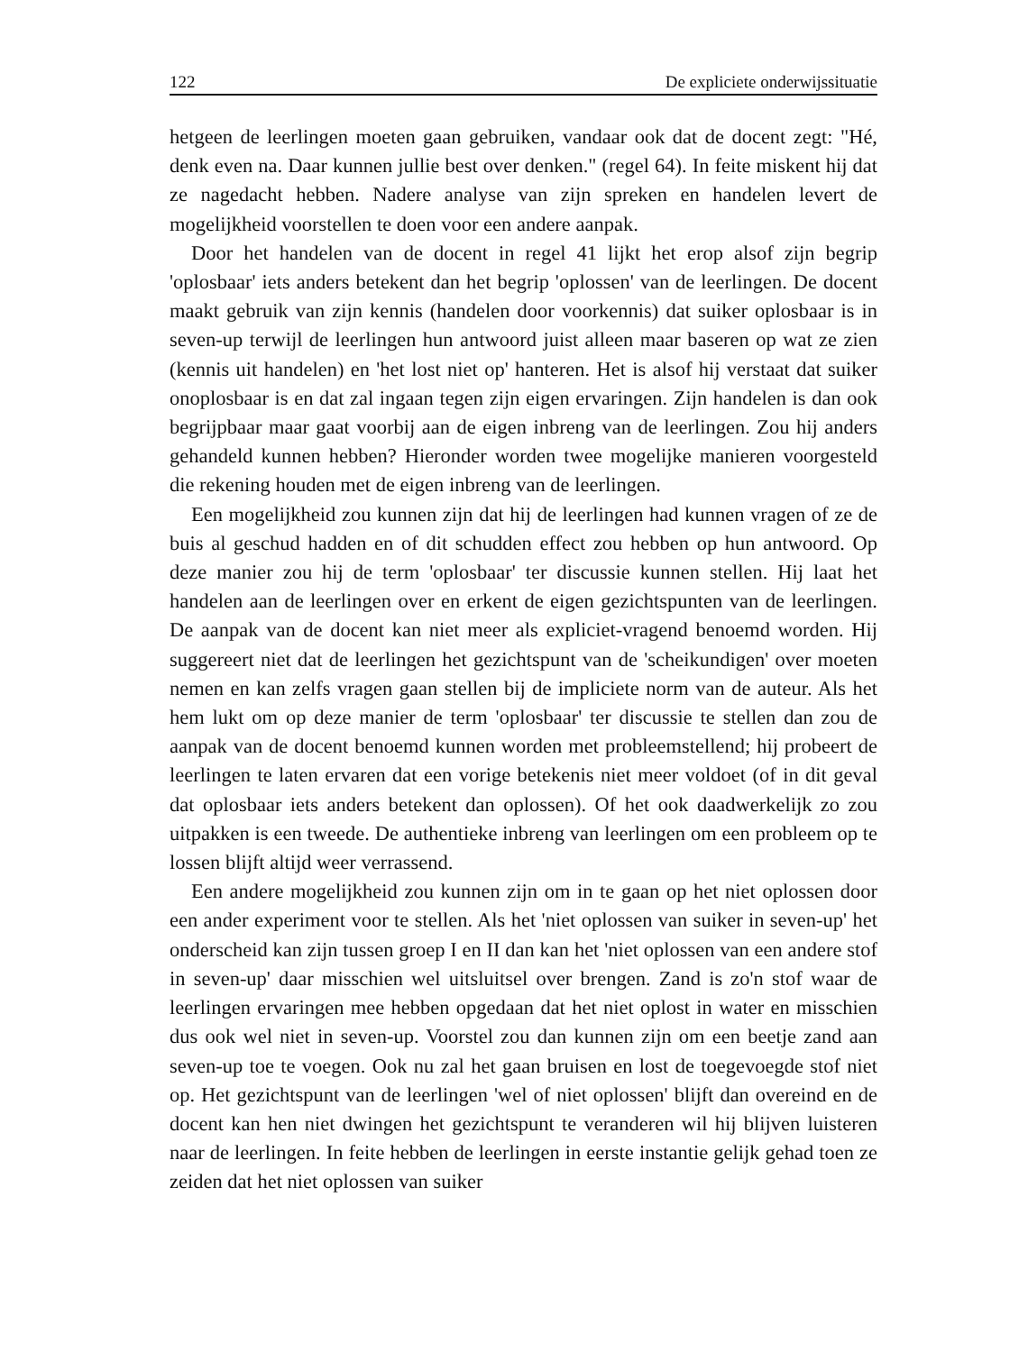122 De expliciete onderwijssituatie
hetgeen de leerlingen moeten gaan gebruiken, vandaar ook dat de docent zegt: "Hé, denk even na. Daar kunnen jullie best over denken." (regel 64). In feite miskent hij dat ze nagedacht hebben. Nadere analyse van zijn spreken en handelen levert de mogelijkheid voorstellen te doen voor een andere aanpak.
Door het handelen van de docent in regel 41 lijkt het erop alsof zijn begrip 'oplosbaar' iets anders betekent dan het begrip 'oplossen' van de leerlingen. De docent maakt gebruik van zijn kennis (handelen door voorkennis) dat suiker oplosbaar is in seven-up terwijl de leerlingen hun antwoord juist alleen maar baseren op wat ze zien (kennis uit handelen) en 'het lost niet op' hanteren. Het is alsof hij verstaat dat suiker onoplosbaar is en dat zal ingaan tegen zijn eigen ervaringen. Zijn handelen is dan ook begrijpbaar maar gaat voorbij aan de eigen inbreng van de leerlingen. Zou hij anders gehandeld kunnen hebben? Hieronder worden twee mogelijke manieren voorgesteld die rekening houden met de eigen inbreng van de leerlingen.
Een mogelijkheid zou kunnen zijn dat hij de leerlingen had kunnen vragen of ze de buis al geschud hadden en of dit schudden effect zou hebben op hun antwoord. Op deze manier zou hij de term 'oplosbaar' ter discussie kunnen stellen. Hij laat het handelen aan de leerlingen over en erkent de eigen gezichtspunten van de leerlingen. De aanpak van de docent kan niet meer als expliciet-vragend benoemd worden. Hij suggereert niet dat de leerlingen het gezichtspunt van de 'scheikundigen' over moeten nemen en kan zelfs vragen gaan stellen bij de impliciete norm van de auteur. Als het hem lukt om op deze manier de term 'oplosbaar' ter discussie te stellen dan zou de aanpak van de docent benoemd kunnen worden met probleemstellend; hij probeert de leerlingen te laten ervaren dat een vorige betekenis niet meer voldoet (of in dit geval dat oplosbaar iets anders betekent dan oplossen). Of het ook daadwerkelijk zo zou uitpakken is een tweede. De authentieke inbreng van leerlingen om een probleem op te lossen blijft altijd weer verrassend.
Een andere mogelijkheid zou kunnen zijn om in te gaan op het niet oplossen door een ander experiment voor te stellen. Als het 'niet oplossen van suiker in seven-up' het onderscheid kan zijn tussen groep I en II dan kan het 'niet oplossen van een andere stof in seven-up' daar misschien wel uitsluitsel over brengen. Zand is zo'n stof waar de leerlingen ervaringen mee hebben opgedaan dat het niet oplost in water en misschien dus ook wel niet in seven-up. Voorstel zou dan kunnen zijn om een beetje zand aan seven-up toe te voegen. Ook nu zal het gaan bruisen en lost de toegevoegde stof niet op. Het gezichtspunt van de leerlingen 'wel of niet oplossen' blijft dan overeind en de docent kan hen niet dwingen het gezichtspunt te veranderen wil hij blijven luisteren naar de leerlingen. In feite hebben de leerlingen in eerste instantie gelijk gehad toen ze zeiden dat het niet oplossen van suiker